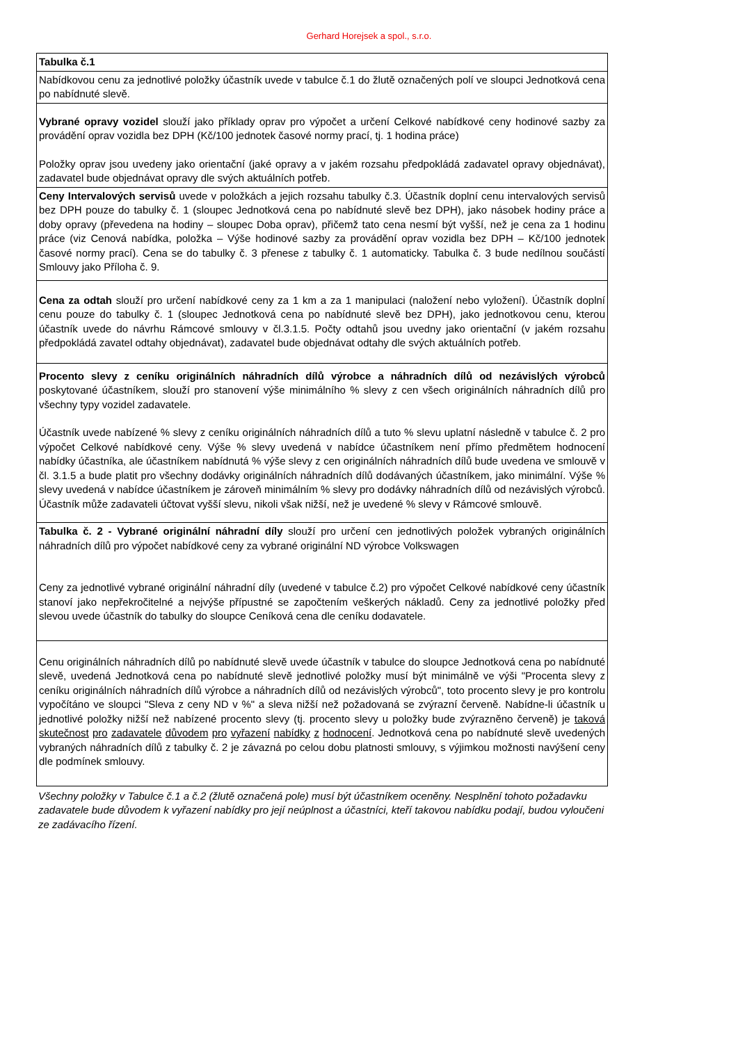Gerhard Horejsek a spol., s.r.o.
| Tabulka č.1 |
| Nabídkovou cenu za jednotlivé položky účastník uvede v tabulce č.1 do žlutě označených polí ve sloupci Jednotková cena po nabídnuté slevě. |
| Vybrané opravy vozidel slouží jako příklady oprav pro výpočet a určení Celkové nabídkové ceny hodinové sazby za provádění oprav vozidla bez DPH (Kč/100 jednotek časové normy prací, tj. 1 hodina práce) Položky oprav jsou uvedeny jako orientační (jaké opravy a v jakém rozsahu předpokládá zadavatel opravy objednávat), zadavatel bude objednávat opravy dle svých aktuálních potřeb. |
| Ceny Intervalových servisů uvede v položkách a jejich rozsahu tabulky č.3. Účastník doplní cenu intervalových servisů bez DPH pouze do tabulky č. 1 (sloupec Jednotková cena po nabídnuté slevě bez DPH), jako násobek hodiny práce a doby opravy (převedena na hodiny – sloupec Doba oprav), přičemž tato cena nesmí být vyšší, než je cena za 1 hodinu práce (viz Cenová nabídka, položka – Výše hodinové sazby za provádění oprav vozidla bez DPH – Kč/100 jednotek časové normy prací). Cena se do tabulky č. 3 přenese z tabulky č. 1 automaticky. Tabulka č. 3 bude nedílnou součástí Smlouvy jako Příloha č. 9. |
| Cena za odtah slouží pro určení nabídkové ceny za 1 km a za 1 manipulaci (naložení nebo vyložení). Účastník doplní cenu pouze do tabulky č. 1 (sloupec Jednotková cena po nabídnuté slevě bez DPH), jako jednotkovou cenu, kterou účastník uvede do návrhu Rámcové smlouvy v čl.3.1.5. Počty odtahů jsou uvedny jako orientační (v jakém rozsahu předpokládá zavatel odtahy objednávat), zadavatel bude objednávat odtahy dle svých aktuálních potřeb. |
| Procento slevy z ceníku originálních náhradních dílů výrobce a náhradních dílů od nezávislých výrobců poskytované účastníkem, slouží pro stanovení výše minimálního % slevy z cen všech originálních náhradních dílů pro všechny typy vozidel zadavatele. Účastník uvede nabízené % slevy z ceníku originálních náhradních dílů a tuto % slevu uplatní následně v tabulce č. 2 pro výpočet Celkové nabídkové ceny. Výše % slevy uvedená v nabídce účastníkem není přímo předmětem hodnocení nabídky účastníka, ale účastníkem nabídnutá % výše slevy z cen originálních náhradních dílů bude uvedena ve smlouvě v čl. 3.1.5 a bude platit pro všechny dodávky originálních náhradních dílů dodávaných účastníkem, jako minimální. Výše % slevy uvedená v nabídce účastníkem je zároveň minimálním % slevy pro dodávky náhradních dílů od nezávislých výrobců. Účastník může zadavateli účtovat vyšší slevu, nikoli však nižší, než je uvedené % slevy v Rámcové smlouvě. |
| Tabulka č. 2 - Vybrané originální náhradní díly slouží pro určení cen jednotlivých položek vybraných originálních náhradních dílů pro výpočet nabídkové ceny za vybrané originální ND výrobce Volkswagen Ceny za jednotlivé vybrané originální náhradní díly (uvedené v tabulce č.2) pro výpočet Celkové nabídkové ceny účastník stanoví jako nepřekročitelné a nejvýše přípustné se započtením veškerých nákladů. Ceny za jednotlivé položky před slevou uvede účastník do tabulky do sloupce Ceníková cena dle ceníku dodavatele. |
| Cenu originálních náhradních dílů po nabídnuté slevě uvede účastník v tabulce do sloupce Jednotková cena po nabídnuté slevě, uvedená Jednotková cena po nabídnuté slevě jednotlivé položky musí být minimálně ve výši "Procenta slevy z ceníku originálních náhradních dílů výrobce a náhradních dílů od nezávislých výrobců", toto procento slevy je pro kontrolu vypočítáno ve sloupci "Sleva z ceny ND v %" a sleva nižší než požadovaná se zvýrazní červeně. Nabídne-li účastník u jednotlivé položky nižší než nabízené procento slevy (tj. procento slevy u položky bude zvýrazněno červeně) je taková skutečnost pro zadavatele důvodem pro vyřazení nabídky z hodnocení . Jednotková cena po nabídnuté slevě uvedených vybraných náhradních dílů z tabulky č. 2 je závazná po celou dobu platnosti smlouvy, s výjimkou možnosti navýšení ceny dle podmínek smlouvy. |
Všechny položky v Tabulce č.1 a č.2 (žlutě označená pole) musí být účastníkem oceněny. Nesplnění tohoto požadavku zadavatele bude důvodem k vyřazení nabídky pro její neúplnost a účastníci, kteří takovou nabídku podají, budou vyloučeni ze zadávacího řízení.